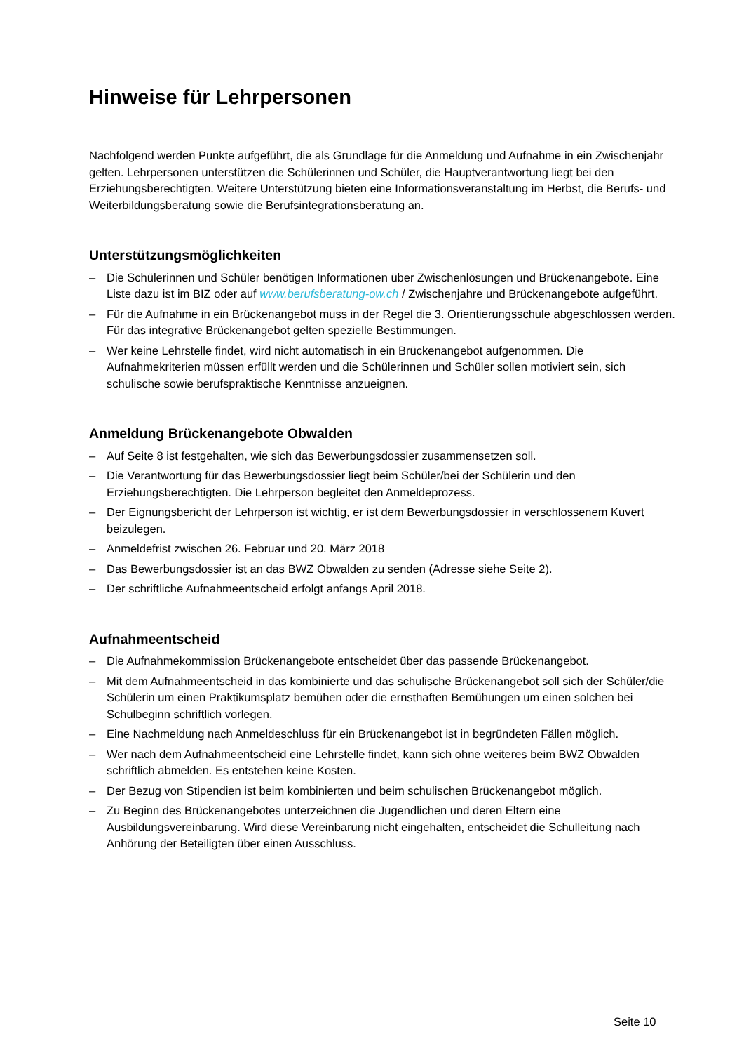Hinweise für Lehrpersonen
Nachfolgend werden Punkte aufgeführt, die als Grundlage für die Anmeldung und Aufnahme in ein Zwischenjahr gelten. Lehrpersonen unterstützen die Schülerinnen und Schüler, die Hauptverantwortung liegt bei den Erziehungsberechtigten. Weitere Unterstützung bieten eine Informationsveranstaltung im Herbst, die Berufs- und Weiterbildungsberatung sowie die Berufsintegrationsberatung an.
Unterstützungsmöglichkeiten
– Die Schülerinnen und Schüler benötigen Informationen über Zwischenlösungen und Brückenangebote. Eine Liste dazu ist im BIZ oder auf www.berufsberatung-ow.ch / Zwischenjahre und Brückenangebote aufgeführt.
– Für die Aufnahme in ein Brückenangebot muss in der Regel die 3. Orientierungsschule abgeschlossen werden. Für das integrative Brückenangebot gelten spezielle Bestimmungen.
– Wer keine Lehrstelle findet, wird nicht automatisch in ein Brückenangebot aufgenommen. Die Aufnahmekriterien müssen erfüllt werden und die Schülerinnen und Schüler sollen motiviert sein, sich schulische sowie berufspraktische Kenntnisse anzueignen.
Anmeldung Brückenangebote Obwalden
– Auf Seite 8 ist festgehalten, wie sich das Bewerbungsdossier zusammensetzen soll.
– Die Verantwortung für das Bewerbungsdossier liegt beim Schüler/bei der Schülerin und den Erziehungsberechtigten. Die Lehrperson begleitet den Anmeldeprozess.
– Der Eignungsbericht der Lehrperson ist wichtig, er ist dem Bewerbungsdossier in verschlossenem Kuvert beizulegen.
– Anmeldefrist zwischen 26. Februar und 20. März 2018
– Das Bewerbungsdossier ist an das BWZ Obwalden zu senden (Adresse siehe Seite 2).
– Der schriftliche Aufnahmeentscheid erfolgt anfangs April 2018.
Aufnahmeentscheid
– Die Aufnahmekommission Brückenangebote entscheidet über das passende Brückenangebot.
– Mit dem Aufnahmeentscheid in das kombinierte und das schulische Brückenangebot soll sich der Schüler/die Schülerin um einen Praktikumsplatz bemühen oder die ernsthaften Bemühungen um einen solchen bei Schulbeginn schriftlich vorlegen.
– Eine Nachmeldung nach Anmeldeschluss für ein Brückenangebot ist in begründeten Fällen möglich.
– Wer nach dem Aufnahmeentscheid eine Lehrstelle findet, kann sich ohne weiteres beim BWZ Obwalden schriftlich abmelden. Es entstehen keine Kosten.
– Der Bezug von Stipendien ist beim kombinierten und beim schulischen Brückenangebot möglich.
– Zu Beginn des Brückenangebotes unterzeichnen die Jugendlichen und deren Eltern eine Ausbildungsvereinbarung. Wird diese Vereinbarung nicht eingehalten, entscheidet die Schulleitung nach Anhörung der Beteiligten über einen Ausschluss.
Seite 10